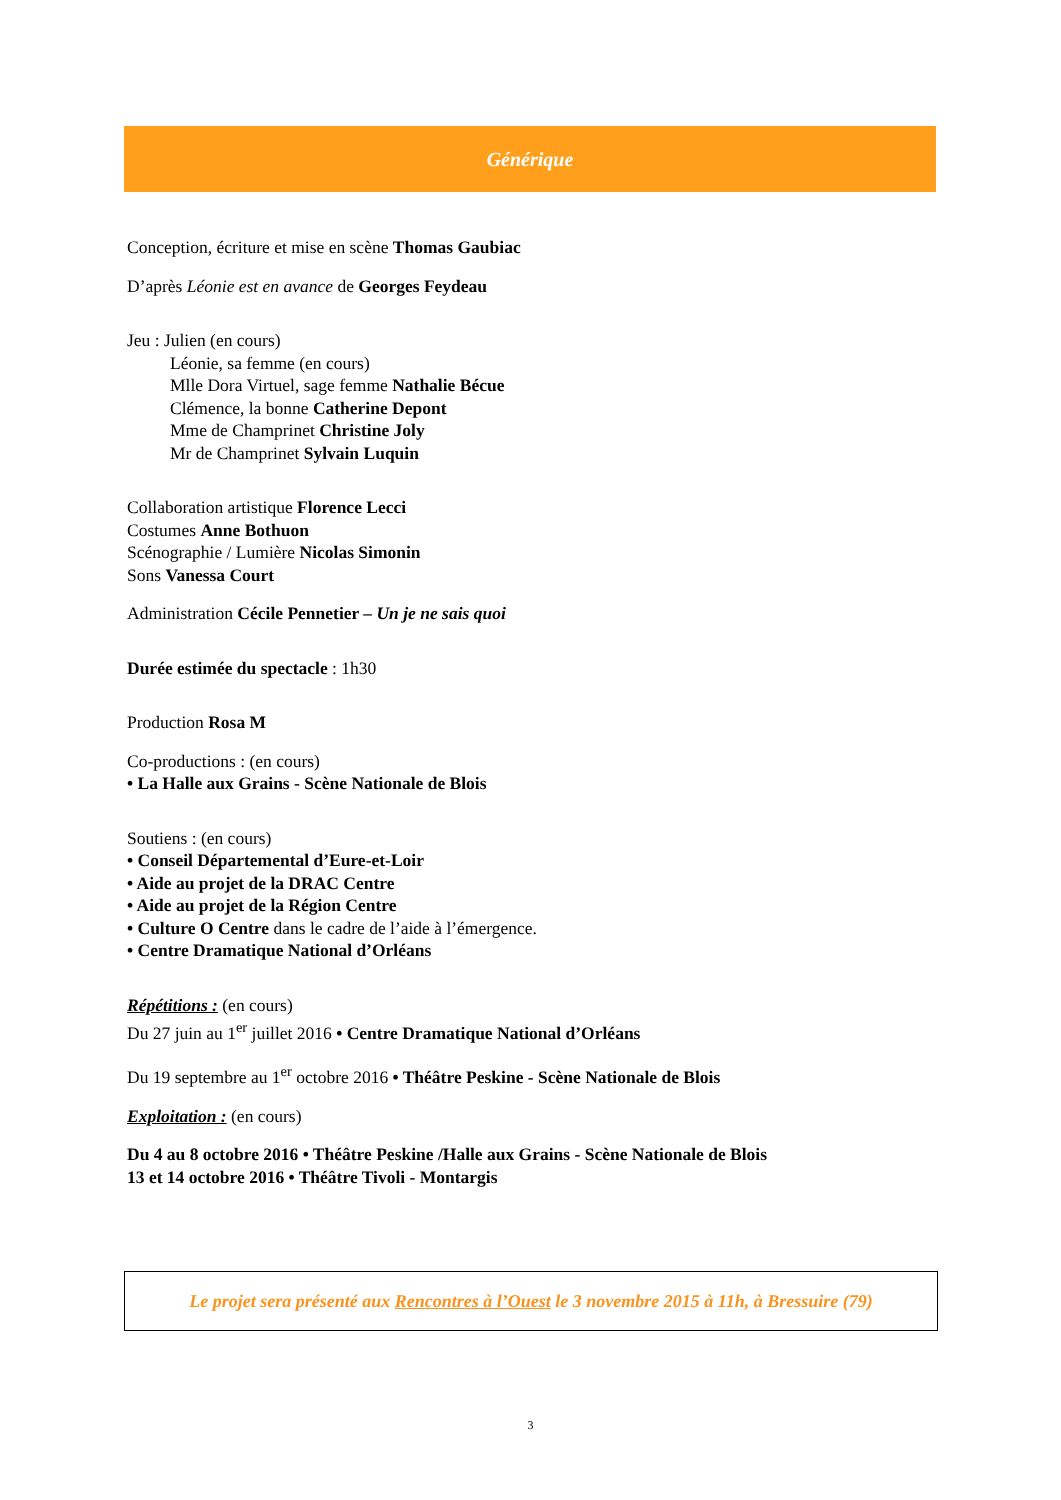Générique
Conception, écriture et mise en scène Thomas Gaubiac
D’après Léonie est en avance de Georges Feydeau
Jeu : Julien (en cours)
Léonie, sa femme (en cours)
Mlle Dora Virtuel, sage femme Nathalie Bécue
Clémence, la bonne Catherine Depont
Mme de Champrinet Christine Joly
Mr de Champrinet Sylvain Luquin
Collaboration artistique Florence Lecci
Costumes Anne Bothuon
Scénographie / Lumière Nicolas Simonin
Sons Vanessa Court
Administration Cécile Pennetier – Un je ne sais quoi
Durée estimée du spectacle : 1h30
Production Rosa M
Co-productions : (en cours)
• La Halle aux Grains - Scène Nationale de Blois
Soutiens : (en cours)
• Conseil Départemental d’Eure-et-Loir
• Aide au projet de la DRAC Centre
• Aide au projet de la Région Centre
• Culture O Centre dans le cadre de l’aide à l’émergence.
• Centre Dramatique National d’Orléans
Répétitions : (en cours)
Du 27 juin au 1<sup>er</sup> juillet 2016 • Centre Dramatique National d’Orléans
Du 19 septembre au 1<sup>er</sup> octobre 2016 • Théâtre Peskine - Scène Nationale de Blois
Exploitation : (en cours)
Du 4 au 8 octobre 2016 • Théâtre Peskine /Halle aux Grains - Scène Nationale de Blois
13 et 14 octobre 2016 • Théâtre Tivoli - Montargis
Le projet sera présenté aux Rencontres à l’Ouest le 3 novembre 2015 à 11h, à Bressuire (79)
3